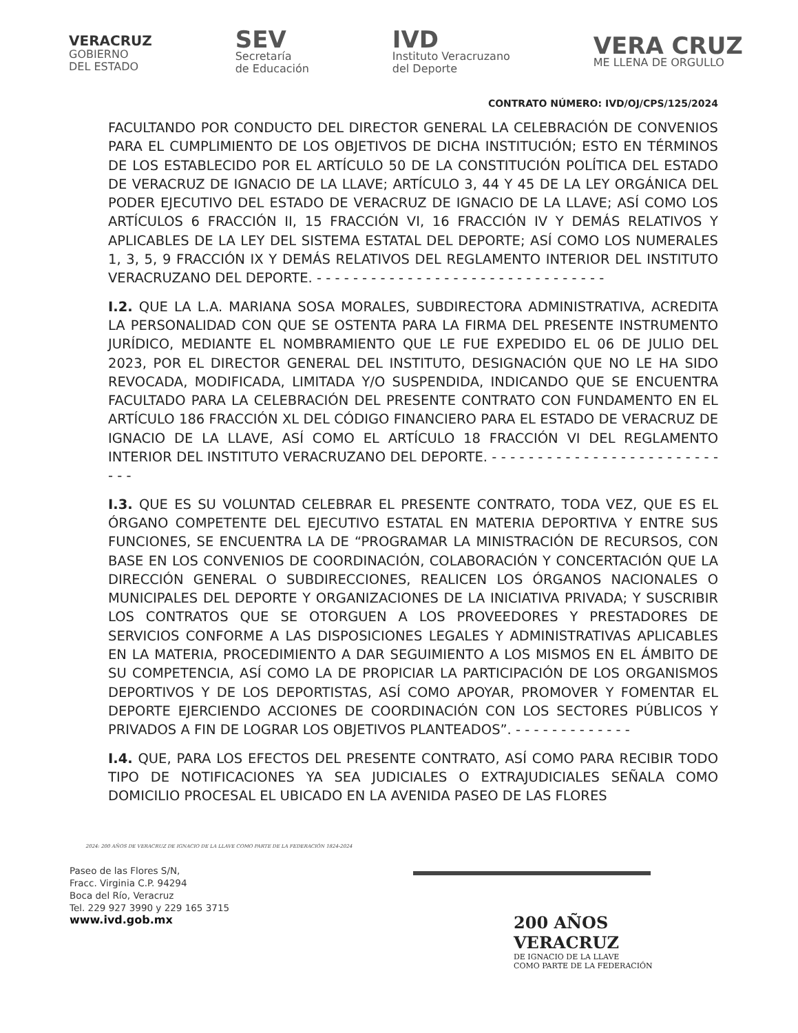VERACRUZ
GOBIERNO
DEL ESTADO
SEV
Secretaría
de Educación
IVD
Instituto Veracruzano
del Deporte
VERA CRUZ
ME LLENA DE ORGULLO
CONTRATO NÚMERO: IVD/OJ/CPS/125/2024
FACULTANDO POR CONDUCTO DEL DIRECTOR GENERAL LA CELEBRACIÓN DE CONVENIOS PARA EL CUMPLIMIENTO DE LOS OBJETIVOS DE DICHA INSTITUCIÓN; ESTO EN TÉRMINOS DE LOS ESTABLECIDO POR EL ARTÍCULO 50 DE LA CONSTITUCIÓN POLÍTICA DEL ESTADO DE VERACRUZ DE IGNACIO DE LA LLAVE; ARTÍCULO 3, 44 Y 45 DE LA LEY ORGÁNICA DEL PODER EJECUTIVO DEL ESTADO DE VERACRUZ DE IGNACIO DE LA LLAVE; ASÍ COMO LOS ARTÍCULOS 6 FRACCIÓN II, 15 FRACCIÓN VI, 16 FRACCIÓN IV Y DEMÁS RELATIVOS Y APLICABLES DE LA LEY DEL SISTEMA ESTATAL DEL DEPORTE; ASÍ COMO LOS NUMERALES 1, 3, 5, 9 FRACCIÓN IX Y DEMÁS RELATIVOS DEL REGLAMENTO INTERIOR DEL INSTITUTO VERACRUZANO DEL DEPORTE. - - - - - - - - - - - - - - - - - - - - - - - - - - - - - - - -
I.2. QUE LA L.A. MARIANA SOSA MORALES, SUBDIRECTORA ADMINISTRATIVA, ACREDITA LA PERSONALIDAD CON QUE SE OSTENTA PARA LA FIRMA DEL PRESENTE INSTRUMENTO JURÍDICO, MEDIANTE EL NOMBRAMIENTO QUE LE FUE EXPEDIDO EL 06 DE JULIO DEL 2023, POR EL DIRECTOR GENERAL DEL INSTITUTO, DESIGNACIÓN QUE NO LE HA SIDO REVOCADA, MODIFICADA, LIMITADA Y/O SUSPENDIDA, INDICANDO QUE SE ENCUENTRA FACULTADO PARA LA CELEBRACIÓN DEL PRESENTE CONTRATO CON FUNDAMENTO EN EL ARTÍCULO 186 FRACCIÓN XL DEL CÓDIGO FINANCIERO PARA EL ESTADO DE VERACRUZ DE IGNACIO DE LA LLAVE, ASÍ COMO EL ARTÍCULO 18 FRACCIÓN VI DEL REGLAMENTO INTERIOR DEL INSTITUTO VERACRUZANO DEL DEPORTE. - - - - - - - - - - - - - - - - - - - - - - - - - - - -
I.3. QUE ES SU VOLUNTAD CELEBRAR EL PRESENTE CONTRATO, TODA VEZ, QUE ES EL ÓRGANO COMPETENTE DEL EJECUTIVO ESTATAL EN MATERIA DEPORTIVA Y ENTRE SUS FUNCIONES, SE ENCUENTRA LA DE “PROGRAMAR LA MINISTRACIÓN DE RECURSOS, CON BASE EN LOS CONVENIOS DE COORDINACIÓN, COLABORACIÓN Y CONCERTACIÓN QUE LA DIRECCIÓN GENERAL O SUBDIRECCIONES, REALICEN LOS ÓRGANOS NACIONALES O MUNICIPALES DEL DEPORTE Y ORGANIZACIONES DE LA INICIATIVA PRIVADA; Y SUSCRIBIR LOS CONTRATOS QUE SE OTORGUEN A LOS PROVEEDORES Y PRESTADORES DE SERVICIOS CONFORME A LAS DISPOSICIONES LEGALES Y ADMINISTRATIVAS APLICABLES EN LA MATERIA, PROCEDIMIENTO A DAR SEGUIMIENTO A LOS MISMOS EN EL ÁMBITO DE SU COMPETENCIA, ASÍ COMO LA DE PROPICIAR LA PARTICIPACIÓN DE LOS ORGANISMOS DEPORTIVOS Y DE LOS DEPORTISTAS, ASÍ COMO APOYAR, PROMOVER Y FOMENTAR EL DEPORTE EJERCIENDO ACCIONES DE COORDINACIÓN CON LOS SECTORES PÚBLICOS Y PRIVADOS A FIN DE LOGRAR LOS OBJETIVOS PLANTEADOS”. - - - - - - - - - - - - -
I.4. QUE, PARA LOS EFECTOS DEL PRESENTE CONTRATO, ASÍ COMO PARA RECIBIR TODO TIPO DE NOTIFICACIONES YA SEA JUDICIALES O EXTRAJUDICIALES SEÑALA COMO DOMICILIO PROCESAL EL UBICADO EN LA AVENIDA PASEO DE LAS FLORES
2024: 200 AÑOS DE VERACRUZ DE IGNACIO DE LA LLAVE COMO PARTE DE LA FEDERACIÓN 1824-2024
Paseo de las Flores S/N,
Fracc. Virginia C.P. 94294
Boca del Río, Veracruz
Tel. 229 927 3990 y 229 165 3715
www.ivd.gob.mx
200 AÑOS
VERACRUZ
DE IGNACIO DE LA LLAVE
COMO PARTE DE LA FEDERACIÓN